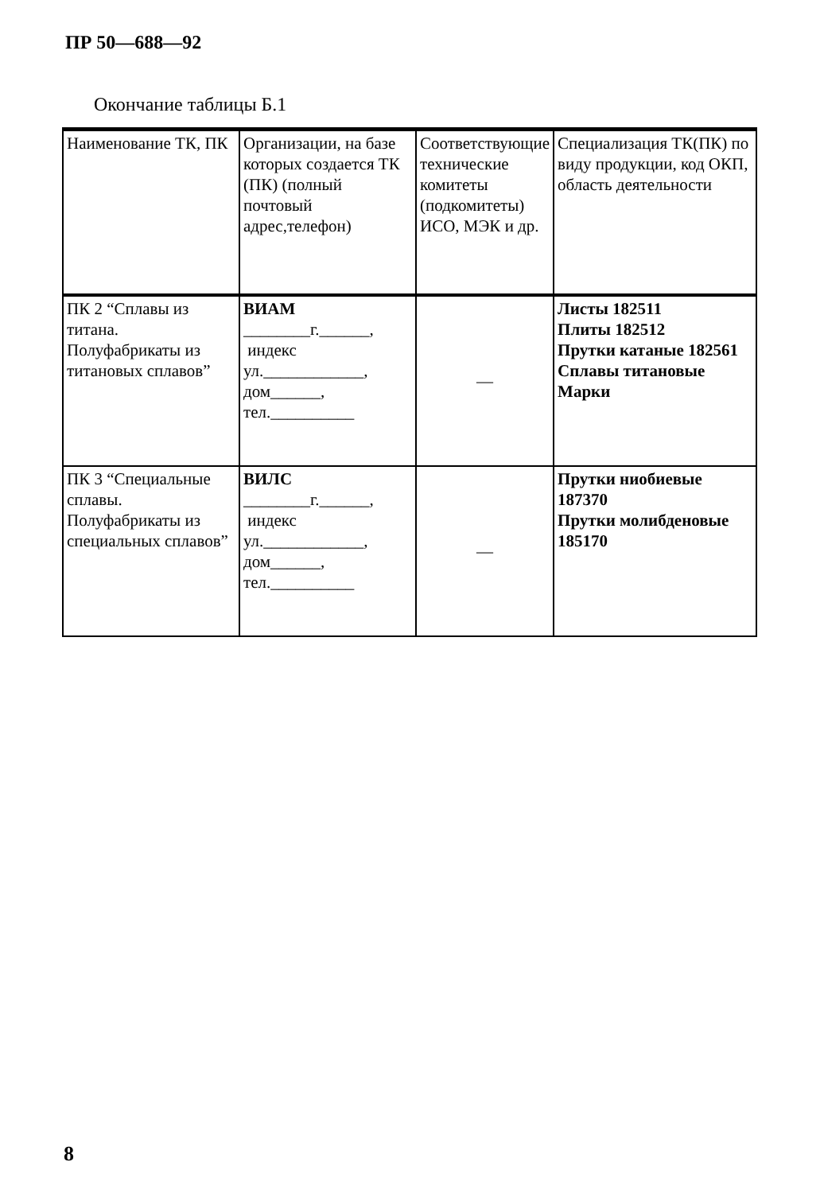ПР 50—688—92
Окончание таблицы Б.1
| Наименование ТК, ПК | Организации, на базе которых создается ТК (ПК) (полный почтовый адрес,телефон) | Соответствующие технические комитеты (подкомитеты) ИСО, МЭК и др. | Специализация ТК(ПК) по виду продукции, код ОКП, область деятельности |
| --- | --- | --- | --- |
| ПК 2 “Сплавы из титана. Полуфабрикаты из титановых сплавов” | ВИАМ ________г.______, индекс ул.____________, дом______, тел.__________ | — | Листы 182511 Плиты 182512 Прутки катаные 182561 Сплавы титановые Марки |
| ПК 3 “Специальные сплавы. Полуфабрикаты из специальных сплавов” | ВИЛС ________г.______, индекс ул.____________, дом______, тел.__________ | — | Прутки ниобиевые 187370 Прутки молибденовые 185170 |
8